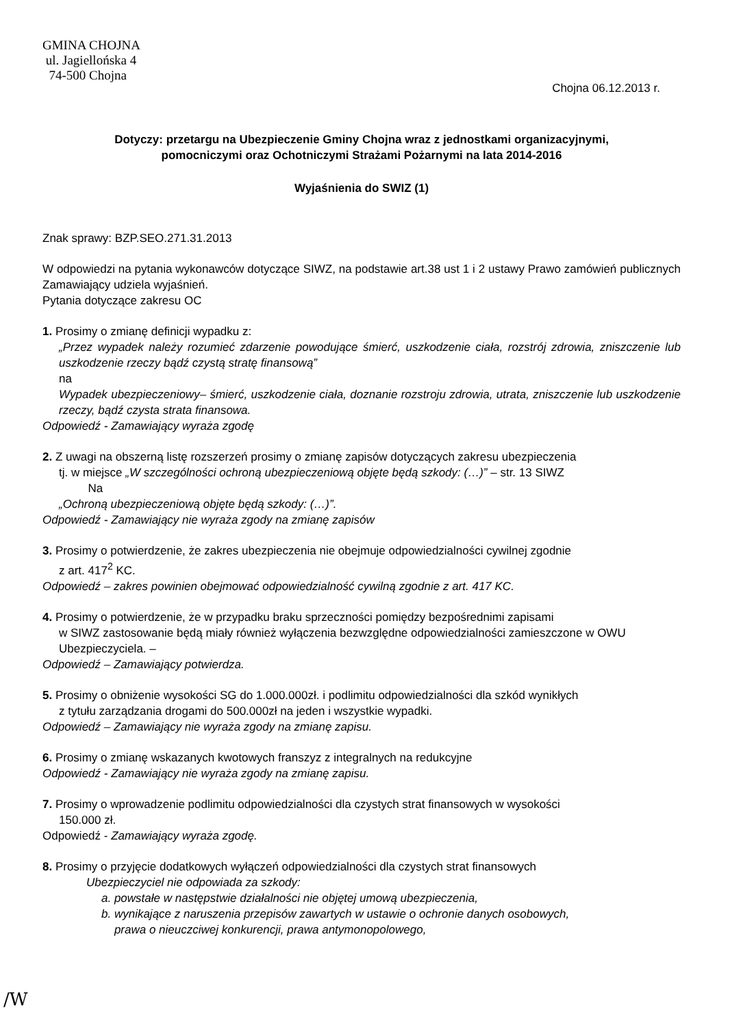GMINA CHOJNA
ul. Jagiellońska 4
74-500 Chojna
Chojna 06.12.2013 r.
Dotyczy: przetargu na Ubezpieczenie Gminy Chojna wraz z jednostkami organizacyjnymi,
pomocniczymi oraz Ochotniczymi Strażami Pożarnymi na lata 2014-2016
Wyjaśnienia do SWIZ (1)
Znak sprawy: BZP.SEO.271.31.2013
W odpowiedzi na pytania wykonawców dotyczące SIWZ, na podstawie art.38 ust 1 i 2 ustawy Prawo zamówień publicznych Zamawiający udziela wyjaśnień.
Pytania dotyczące zakresu OC
1. Prosimy o zmianę definicji wypadku z:
„Przez wypadek należy rozumieć zdarzenie powodujące śmierć, uszkodzenie ciała, rozstrój zdrowia, zniszczenie lub uszkodzenie rzeczy bądź czystą stratę finansową”
na
Wypadek ubezpieczeniowy– śmierć, uszkodzenie ciała, doznanie rozstroju zdrowia, utrata, zniszczenie lub uszkodzenie rzeczy, bądź czysta strata finansowa.
Odpowiedź - Zamawiający wyraża zgodę
2. Z uwagi na obszerną listę rozszerzeń prosimy o zmianę zapisów dotyczących zakresu ubezpieczenia
tj. w miejsce „W szczególności ochroną ubezpieczeniową objęte będą szkody: (…)” – str. 13 SIWZ
Na
„Ochroną ubezpieczeniową objęte będą szkody: (…)”.
Odpowiedź - Zamawiający nie wyraża zgody na zmianę zapisów
3. Prosimy o potwierdzenie, że zakres ubezpieczenia nie obejmuje odpowiedzialności cywilnej zgodnie
z art. 417<sup>2</sup> KC.
Odpowiedź – zakres powinien obejmować odpowiedzialność cywilną zgodnie z art. 417 KC.
4. Prosimy o potwierdzenie, że w przypadku braku sprzeczności pomiędzy bezpośrednimi zapisami
w SIWZ zastosowanie będą miały również wyłączenia bezwzględne odpowiedzialności zamieszczone w OWU Ubezpieczyciela. –
Odpowiedź – Zamawiający potwierdza.
5. Prosimy o obniżenie wysokości SG do 1.000.000zł. i podlimitu odpowiedzialności dla szkód wynikłych
z tytułu zarządzania drogami do 500.000zł na jeden i wszystkie wypadki.
Odpowiedź – Zamawiający nie wyraża zgody na zmianę zapisu.
6. Prosimy o zmianę wskazanych kwotowych franszyz z integralnych na redukcyjne
Odpowiedź - Zamawiający nie wyraża zgody na zmianę zapisu.
7. Prosimy o wprowadzenie podlimitu odpowiedzialności dla czystych strat finansowych w wysokości
150.000 zł.
Odpowiedź - Zamawiający wyraża zgodę.
8. Prosimy o przyjęcie dodatkowych wyłączeń odpowiedzialności dla czystych strat finansowych
Ubezpieczyciel nie odpowiada za szkody:
a. powstałe w następstwie działalności nie objętej umową ubezpieczenia,
b. wynikające z naruszenia przepisów zawartych w ustawie o ochronie danych osobowych,
prawa o nieuczciwej konkurencji, prawa antymonopolowego,
/W